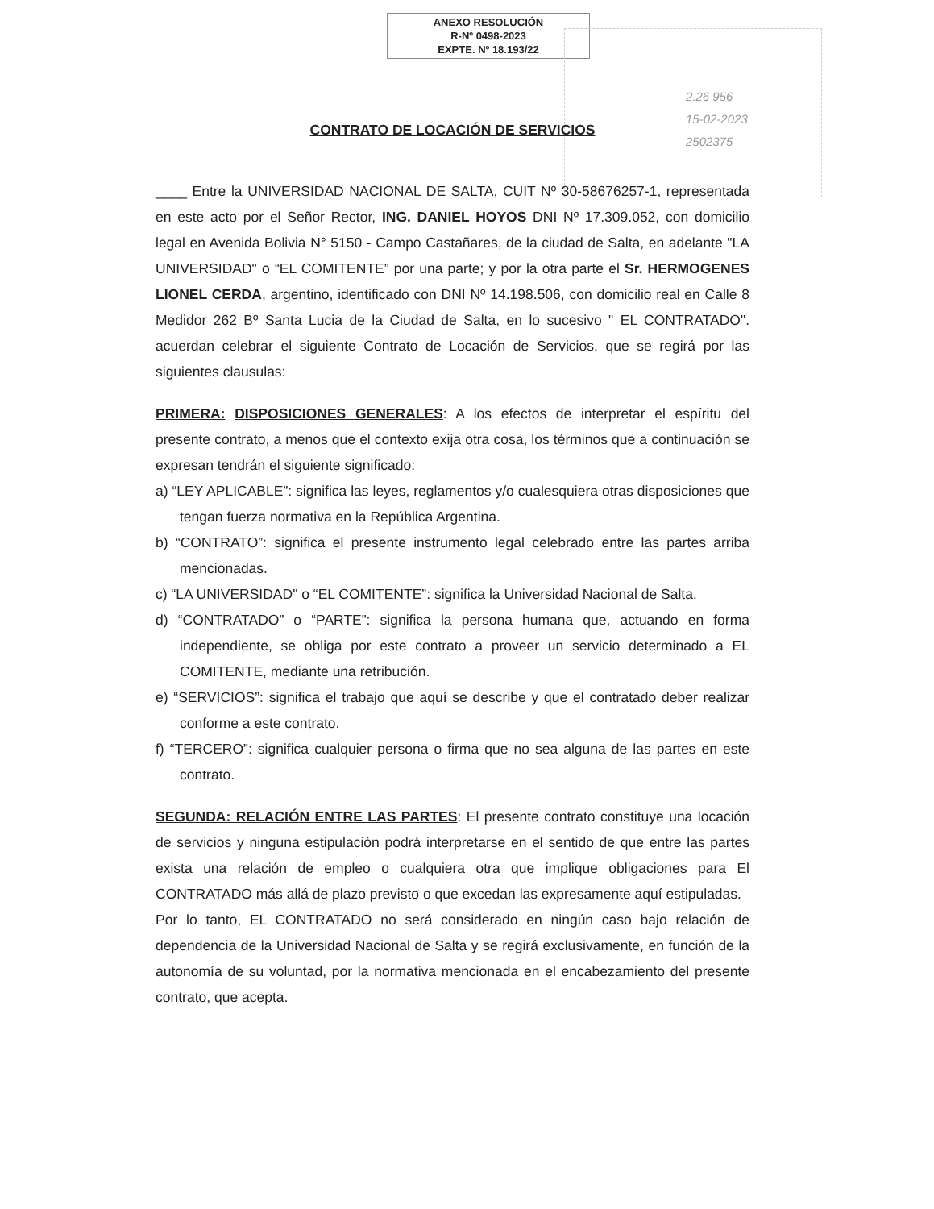ANEXO RESOLUCIÓN
R-Nº 0498-2023
EXPTE. Nº 18.193/22
2.26 956
15-02-2023
2502375
CONTRATO DE LOCACIÓN DE SERVICIOS
____ Entre la UNIVERSIDAD NACIONAL DE SALTA, CUIT Nº 30-58676257-1, representada en este acto por el Señor Rector, ING. DANIEL HOYOS DNI Nº 17.309.052, con domicilio legal en Avenida Bolivia N° 5150 - Campo Castañares, de la ciudad de Salta, en adelante "LA UNIVERSIDAD" o “EL COMITENTE” por una parte; y por la otra parte el Sr. HERMOGENES LIONEL CERDA, argentino, identificado con DNI Nº 14.198.506, con domicilio real en Calle 8 Medidor 262 Bº Santa Lucia de la Ciudad de Salta, en lo sucesivo " EL CONTRATADO". acuerdan celebrar el siguiente Contrato de Locación de Servicios, que se regirá por las siguientes clausulas:
PRIMERA: DISPOSICIONES GENERALES: A los efectos de interpretar el espíritu del presente contrato, a menos que el contexto exija otra cosa, los términos que a continuación se expresan tendrán el siguiente significado:
a) “LEY APLICABLE”: significa las leyes, reglamentos y/o cualesquiera otras disposiciones que tengan fuerza normativa en la República Argentina.
b) “CONTRATO”: significa el presente instrumento legal celebrado entre las partes arriba mencionadas.
c) “LA UNIVERSIDAD" o “EL COMITENTE”: significa la Universidad Nacional de Salta.
d) “CONTRATADO” o “PARTE”: significa la persona humana que, actuando en forma independiente, se obliga por este contrato a proveer un servicio determinado a EL COMITENTE, mediante una retribución.
e) “SERVICIOS”: significa el trabajo que aquí se describe y que el contratado deber realizar conforme a este contrato.
f) “TERCERO”: significa cualquier persona o firma que no sea alguna de las partes en este contrato.
SEGUNDA: RELACIÓN ENTRE LAS PARTES: El presente contrato constituye una locación de servicios y ninguna estipulación podrá interpretarse en el sentido de que entre las partes exista una relación de empleo o cualquiera otra que implique obligaciones para El CONTRATADO más allá de plazo previsto o que excedan las expresamente aquí estipuladas.
Por lo tanto, EL CONTRATADO no será considerado en ningún caso bajo relación de dependencia de la Universidad Nacional de Salta y se regirá exclusivamente, en función de la autonomía de su voluntad, por la normativa mencionada en el encabezamiento del presente contrato, que acepta.